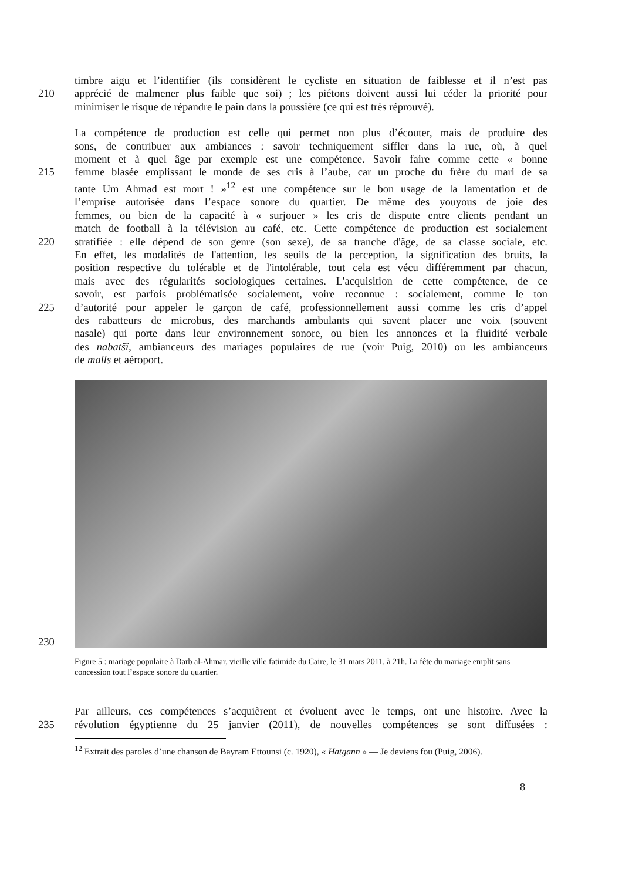timbre aigu et l’identifier (ils considèrent le cycliste en situation de faiblesse et il n’est pas
210 apprécié de malmener plus faible que soi) ; les piétons doivent aussi lui céder la priorité pour
minimiser le risque de répandre le pain dans la poussière (ce qui est très réprouvé).
La compétence de production est celle qui permet non plus d’écouter, mais de produire des
sons, de contribuer aux ambiances : savoir techniquement siffler dans la rue, où, à quel
moment et à quel âge par exemple est une compétence. Savoir faire comme cette « bonne
215 femme blasée emplissant le monde de ses cris à l’aube, car un proche du frère du mari de sa
tante Um Ahmad est mort ! »<sup>12</sup> est une compétence sur le bon usage de la lamentation et de
l’emprise autorisée dans l’espace sonore du quartier. De même des youyous de joie des
femmes, ou bien de la capacité à « surjouer » les cris de dispute entre clients pendant un
match de football à la télévision au café, etc. Cette compétence de production est socialement
220 stratifiée : elle dépend de son genre (son sexe), de sa tranche d'âge, de sa classe sociale, etc.
En effet, les modalités de l'attention, les seuils de la perception, la signification des bruits, la
position respective du tolérable et de l'intolérable, tout cela est vécu différemment par chacun,
mais avec des régularités sociologiques certaines. L'acquisition de cette compétence, de ce
savoir, est parfois problématisée socialement, voire reconnue : socialement, comme le ton
225 d’autorité pour appeler le garçon de café, professionnellement aussi comme les cris d’appel
des rabatteurs de microbus, des marchands ambulants qui savent placer une voix (souvent
nasale) qui porte dans leur environnement sonore, ou bien les annonces et la fluidité verbale
des nabatšî, ambianceurs des mariages populaires de rue (voir Puig, 2010) ou les ambianceurs
de malls et aéroport.
230
Figure 5 : mariage populaire à Darb al-Ahmar, vieille ville fatimide du Caire, le 31 mars 2011, à 21h. La fête du mariage emplit sans concession tout l’espace sonore du quartier.
Par ailleurs, ces compétences s’acquièrent et évoluent avec le temps, ont une histoire. Avec la
235 révolution égyptienne du 25 janvier (2011), de nouvelles compétences se sont diffusées :
<sup>12</sup> Extrait des paroles d’une chanson de Bayram Ettounsi (c. 1920), « Hatgann » — Je deviens fou (Puig, 2006).
8